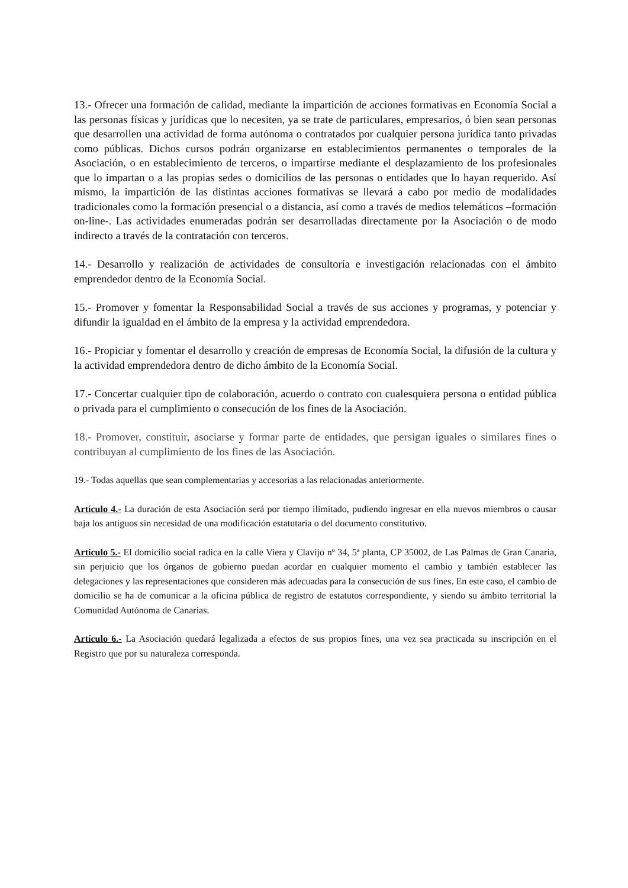13.- Ofrecer una formación de calidad, mediante la impartición de acciones formativas en Economía Social a las personas físicas y jurídicas que lo necesiten, ya se trate de particulares, empresarios, ó bien sean personas que desarrollen una actividad de forma autónoma o contratados por cualquier persona jurídica tanto privadas como públicas. Dichos cursos podrán organizarse en establecimientos permanentes o temporales de la Asociación, o en establecimiento de terceros, o impartirse mediante el desplazamiento de los profesionales que lo impartan o a las propias sedes o domicilios de las personas o entidades que lo hayan requerido. Así mismo, la impartición de las distintas acciones formativas se llevará a cabo por medio de modalidades tradicionales como la formación presencial o a distancia, así como a través de medios telemáticos –formación on-line-. Las actividades enumeradas podrán ser desarrolladas directamente por la Asociación o de modo indirecto a través de la contratación con terceros.
14.- Desarrollo y realización de actividades de consultoría e investigación relacionadas con el ámbito emprendedor dentro de la Economía Social.
15.- Promover y fomentar la Responsabilidad Social a través de sus acciones y programas, y potenciar y difundir la igualdad en el ámbito de la empresa y la actividad emprendedora.
16.- Propiciar y fomentar el desarrollo y creación de empresas de Economía Social, la difusión de la cultura y la actividad emprendedora dentro de dicho ámbito de la Economía Social.
17.- Concertar cualquier tipo de colaboración, acuerdo o contrato con cualesquiera persona o entidad pública o privada para el cumplimiento o consecución de los fines de la Asociación.
18.- Promover, constituir, asociarse y formar parte de entidades, que persigan iguales o similares fines o contribuyan al cumplimiento de los fines de las Asociación.
19.- Todas aquellas que sean complementarias y accesorias a las relacionadas anteriormente.
Artículo 4.- La duración de esta Asociación será por tiempo ilimitado, pudiendo ingresar en ella nuevos miembros o causar baja los antiguos sin necesidad de una modificación estatutaria o del documento constitutivo.
Artículo 5.- El domicilio social radica en la calle Viera y Clavijo nº 34, 5ª planta, CP 35002, de Las Palmas de Gran Canaria, sin perjuicio que los órganos de gobierno puedan acordar en cualquier momento el cambio y también establecer las delegaciones y las representaciones que consideren más adecuadas para la consecución de sus fines. En este caso, el cambio de domicilio se ha de comunicar a la oficina pública de registro de estatutos correspondiente, y siendo su ámbito territorial la Comunidad Autónoma de Canarias.
Artículo 6.- La Asociación quedará legalizada a efectos de sus propios fines, una vez sea practicada su inscripción en el Registro que por su naturaleza corresponda.